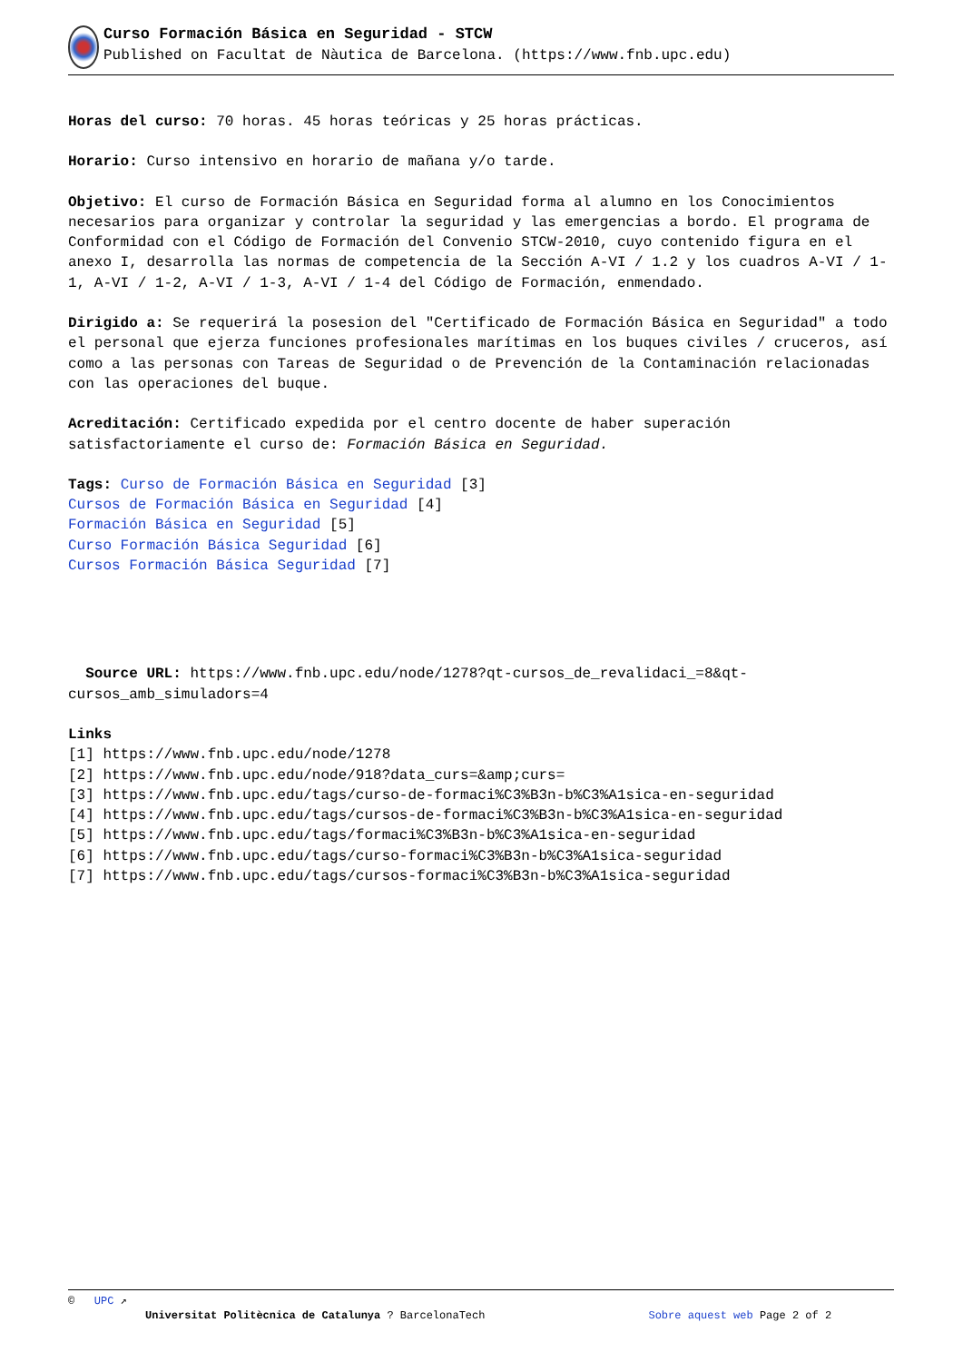Curso Formación Básica en Seguridad - STCW
Published on Facultat de Nàutica de Barcelona. (https://www.fnb.upc.edu)
Horas del curso: 70 horas. 45 horas teóricas y 25 horas prácticas.
Horario: Curso intensivo en horario de mañana y/o tarde.
Objetivo: El curso de Formación Básica en Seguridad forma al alumno en los Conocimientos necesarios para organizar y controlar la seguridad y las emergencias a bordo. El programa de Conformidad con el Código de Formación del Convenio STCW-2010, cuyo contenido figura en el anexo I, desarrolla las normas de competencia de la Sección A-VI / 1.2 y los cuadros A-VI / 1-1, A-VI / 1-2, A-VI / 1-3, A-VI / 1-4 del Código de Formación, enmendado.
Dirigido a: Se requerirá la posesion del "Certificado de Formación Básica en Seguridad" a todo el personal que ejerza funciones profesionales marítimas en los buques civiles / cruceros, así como a las personas con Tareas de Seguridad o de Prevención de la Contaminación relacionadas con las operaciones del buque.
Acreditación: Certificado expedida por el centro docente de haber superación satisfactoriamente el curso de: Formación Básica en Seguridad.
Tags: Curso de Formación Básica en Seguridad [3]
Cursos de Formación Básica en Seguridad [4]
Formación Básica en Seguridad [5]
Curso Formación Básica Seguridad [6]
Cursos Formación Básica Seguridad [7]
Source URL: https://www.fnb.upc.edu/node/1278?qt-cursos_de_revalidaci_=8&qt-cursos_amb_simuladors=4
Links
[1] https://www.fnb.upc.edu/node/1278
[2] https://www.fnb.upc.edu/node/918?data_curs=&amp;curs=
[3] https://www.fnb.upc.edu/tags/curso-de-formaci%C3%B3n-b%C3%A1sica-en-seguridad
[4] https://www.fnb.upc.edu/tags/cursos-de-formaci%C3%B3n-b%C3%A1sica-en-seguridad
[5] https://www.fnb.upc.edu/tags/formaci%C3%B3n-b%C3%A1sica-en-seguridad
[6] https://www.fnb.upc.edu/tags/curso-formaci%C3%B3n-b%C3%A1sica-seguridad
[7] https://www.fnb.upc.edu/tags/cursos-formaci%C3%B3n-b%C3%A1sica-seguridad
© UPC ↗
Universitat Politècnica de Catalunya ? BarcelonaTech Sobre aquest web Page 2 of 2